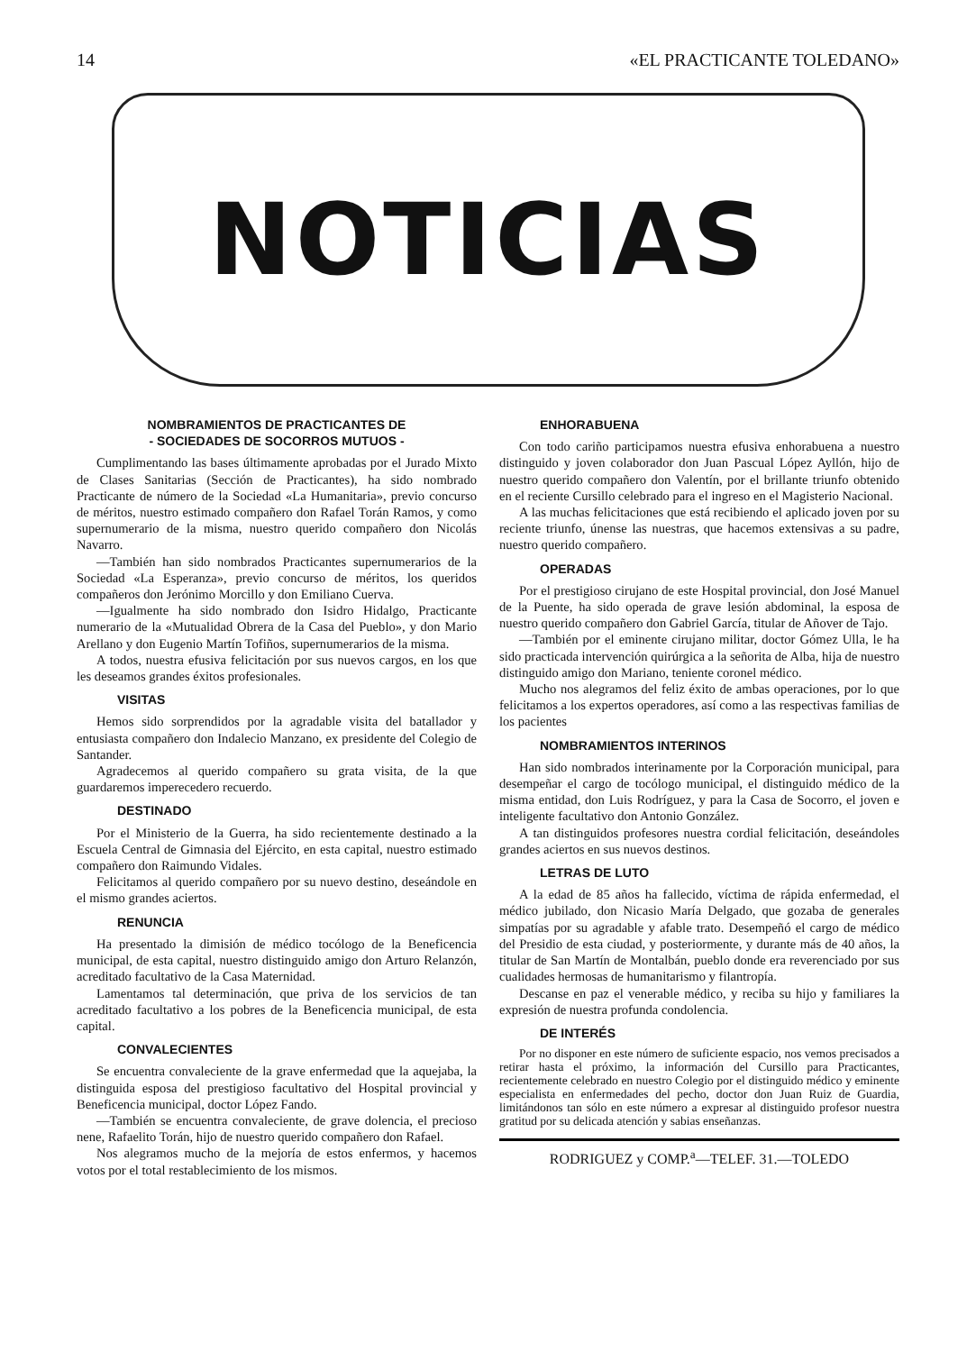14 «EL PRACTICANTE TOLEDANO»
NOTICIAS
NOMBRAMIENTOS DE PRACTICANTES DE
- SOCIEDADES DE SOCORROS MUTUOS -
Cumplimentando las bases últimamente aprobadas por el Jurado Mixto de Clases Sanitarias (Sección de Practicantes), ha sido nombrado Practicante de número de la Sociedad «La Humanitaria», previo concurso de méritos, nuestro estimado compañero don Rafael Torán Ramos, y como supernumerario de la misma, nuestro querido compañero don Nicolás Navarro.
—También han sido nombrados Practicantes supernumerarios de la Sociedad «La Esperanza», previo concurso de méritos, los queridos compañeros don Jerónimo Morcillo y don Emiliano Cuerva.
—Igualmente ha sido nombrado don Isidro Hidalgo, Practicante numerario de la «Mutualidad Obrera de la Casa del Pueblo», y don Mario Arellano y don Eugenio Martín Tofiños, supernumerarios de la misma.
A todos, nuestra efusiva felicitación por sus nuevos cargos, en los que les deseamos grandes éxitos profesionales.
VISITAS
Hemos sido sorprendidos por la agradable visita del batallador y entusiasta compañero don Indalecio Manzano, ex presidente del Colegio de Santander.
Agradecemos al querido compañero su grata visita, de la que guardaremos imperecedero recuerdo.
DESTINADO
Por el Ministerio de la Guerra, ha sido recientemente destinado a la Escuela Central de Gimnasia del Ejército, en esta capital, nuestro estimado compañero don Raimundo Vidales.
Felicitamos al querido compañero por su nuevo destino, deseándole en el mismo grandes aciertos.
RENUNCIA
Ha presentado la dimisión de médico tocólogo de la Beneficencia municipal, de esta capital, nuestro distinguido amigo don Arturo Relanzón, acreditado facultativo de la Casa Maternidad.
Lamentamos tal determinación, que priva de los servicios de tan acreditado facultativo a los pobres de la Beneficencia municipal, de esta capital.
CONVALECIENTES
Se encuentra convaleciente de la grave enfermedad que la aquejaba, la distinguida esposa del prestigioso facultativo del Hospital provincial y Beneficencia municipal, doctor López Fando.
—También se encuentra convaleciente, de grave dolencia, el precioso nene, Rafaelito Torán, hijo de nuestro querido compañero don Rafael.
Nos alegramos mucho de la mejoría de estos enfermos, y hacemos votos por el total restablecimiento de los mismos.
ENHORABUENA
Con todo cariño participamos nuestra efusiva enhorabuena a nuestro distinguido y joven colaborador don Juan Pascual López Ayllón, hijo de nuestro querido compañero don Valentín, por el brillante triunfo obtenido en el reciente Cursillo celebrado para el ingreso en el Magisterio Nacional.
A las muchas felicitaciones que está recibiendo el aplicado joven por su reciente triunfo, únense las nuestras, que hacemos extensivas a su padre, nuestro querido compañero.
OPERADAS
Por el prestigioso cirujano de este Hospital provincial, don José Manuel de la Puente, ha sido operada de grave lesión abdominal, la esposa de nuestro querido compañero don Gabriel García, titular de Añover de Tajo.
—También por el eminente cirujano militar, doctor Gómez Ulla, le ha sido practicada intervención quirúrgica a la señorita de Alba, hija de nuestro distinguido amigo don Mariano, teniente coronel médico.
Mucho nos alegramos del feliz éxito de ambas operaciones, por lo que felicitamos a los expertos operadores, así como a las respectivas familias de los pacientes
NOMBRAMIENTOS INTERINOS
Han sido nombrados interinamente por la Corporación municipal, para desempeñar el cargo de tocólogo municipal, el distinguido médico de la misma entidad, don Luis Rodríguez, y para la Casa de Socorro, el joven e inteligente facultativo don Antonio González.
A tan distinguidos profesores nuestra cordial felicitación, deseándoles grandes aciertos en sus nuevos destinos.
LETRAS DE LUTO
A la edad de 85 años ha fallecido, víctima de rápida enfermedad, el médico jubilado, don Nicasio María Delgado, que gozaba de generales simpatías por su agradable y afable trato. Desempeñó el cargo de médico del Presidio de esta ciudad, y posteriormente, y durante más de 40 años, la titular de San Martín de Montalbán, pueblo donde era reverenciado por sus cualidades hermosas de humanitarismo y filantropía.
Descanse en paz el venerable médico, y reciba su hijo y familiares la expresión de nuestra profunda condolencia.
DE INTERÉS
Por no disponer en este número de suficiente espacio, nos vemos precisados a retirar hasta el próximo, la información del Cursillo para Practicantes, recientemente celebrado en nuestro Colegio por el distinguido médico y eminente especialista en enfermedades del pecho, doctor don Juan Ruiz de Guardia, limitándonos tan sólo en este número a expresar al distinguido profesor nuestra gratitud por su delicada atención y sabias enseñanzas.
RODRIGUEZ y COMP.<sup>a</sup>—TELEF. 31.—TOLEDO